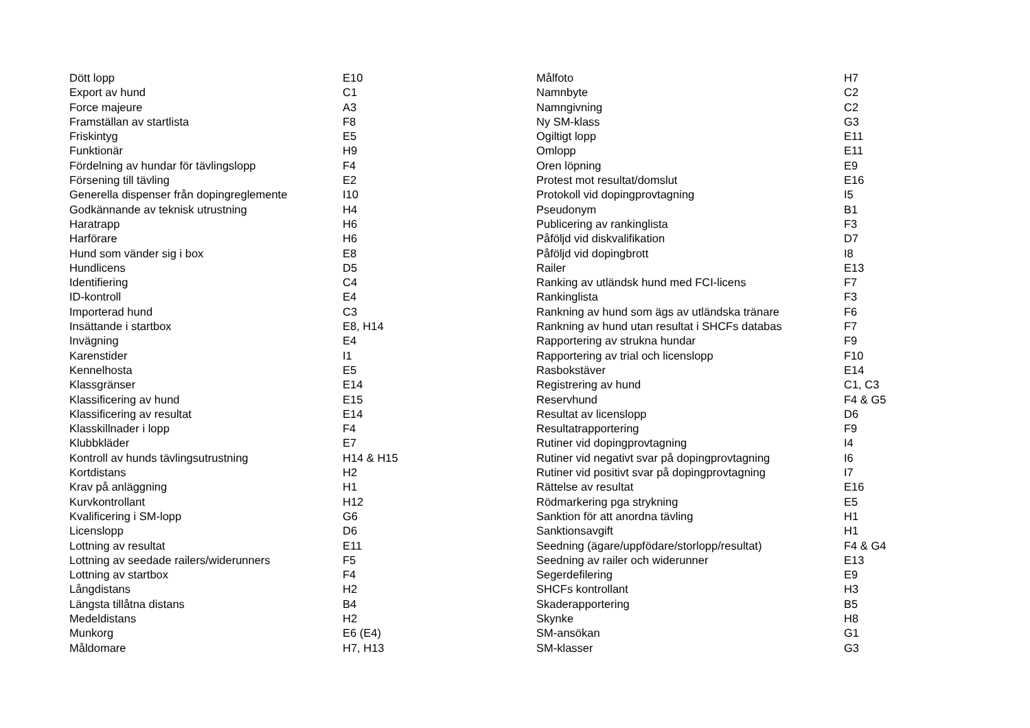| Dött lopp | E10 |
| Export av hund | C1 |
| Force majeure | A3 |
| Framställan av startlista | F8 |
| Friskintyg | E5 |
| Funktionär | H9 |
| Fördelning av hundar för tävlingslopp | F4 |
| Försening till tävling | E2 |
| Generella dispenser från dopingreglemente | I10 |
| Godkännande av teknisk utrustning | H4 |
| Haratrapp | H6 |
| Harförare | H6 |
| Hund som vänder sig i box | E8 |
| Hundlicens | D5 |
| Identifiering | C4 |
| ID-kontroll | E4 |
| Importerad hund | C3 |
| Insättande i startbox | E8, H14 |
| Invägning | E4 |
| Karenstider | I1 |
| Kennelhosta | E5 |
| Klassgränser | E14 |
| Klassificering av hund | E15 |
| Klassificering av resultat | E14 |
| Klasskillnader i lopp | F4 |
| Klubbkläder | E7 |
| Kontroll av hunds tävlingsutrustning | H14 & H15 |
| Kortdistans | H2 |
| Krav på anläggning | H1 |
| Kurvkontrollant | H12 |
| Kvalificering i SM-lopp | G6 |
| Licenslopp | D6 |
| Lottning av resultat | E11 |
| Lottning av seedade railers/widerunners | F5 |
| Lottning av startbox | F4 |
| Långdistans | H2 |
| Längsta tillåtna distans | B4 |
| Medeldistans | H2 |
| Munkorg | E6 (E4) |
| Måldomare | H7, H13 |
| Målfoto | H7 |
| Namnbyte | C2 |
| Namngivning | C2 |
| Ny SM-klass | G3 |
| Ogiltigt lopp | E11 |
| Omlopp | E11 |
| Oren löpning | E9 |
| Protest mot resultat/domslut | E16 |
| Protokoll vid dopingprovtagning | I5 |
| Pseudonym | B1 |
| Publicering av rankinglista | F3 |
| Påföljd vid diskvalifikation | D7 |
| Påföljd vid dopingbrott | I8 |
| Railer | E13 |
| Ranking av utländsk hund med FCI-licens | F7 |
| Rankinglista | F3 |
| Rankning av hund som ägs av utländska tränare | F6 |
| Rankning av hund utan resultat i SHCFs databas | F7 |
| Rapportering av strukna hundar | F9 |
| Rapportering av trial och licenslopp | F10 |
| Rasbokstäver | E14 |
| Registrering av hund | C1, C3 |
| Reservhund | F4 & G5 |
| Resultat av licenslopp | D6 |
| Resultatrapportering | F9 |
| Rutiner vid dopingprovtagning | I4 |
| Rutiner vid negativt svar på dopingprovtagning | I6 |
| Rutiner vid positivt svar på dopingprovtagning | I7 |
| Rättelse av resultat | E16 |
| Rödmarkering pga strykning | E5 |
| Sanktion för att anordna tävling | H1 |
| Sanktionsavgift | H1 |
| Seedning (ägare/uppfödare/storlopp/resultat) | F4 & G4 |
| Seedning av railer och widerunner | E13 |
| Segerdefilering | E9 |
| SHCFs kontrollant | H3 |
| Skaderapportering | B5 |
| Skynke | H8 |
| SM-ansökan | G1 |
| SM-klasser | G3 |